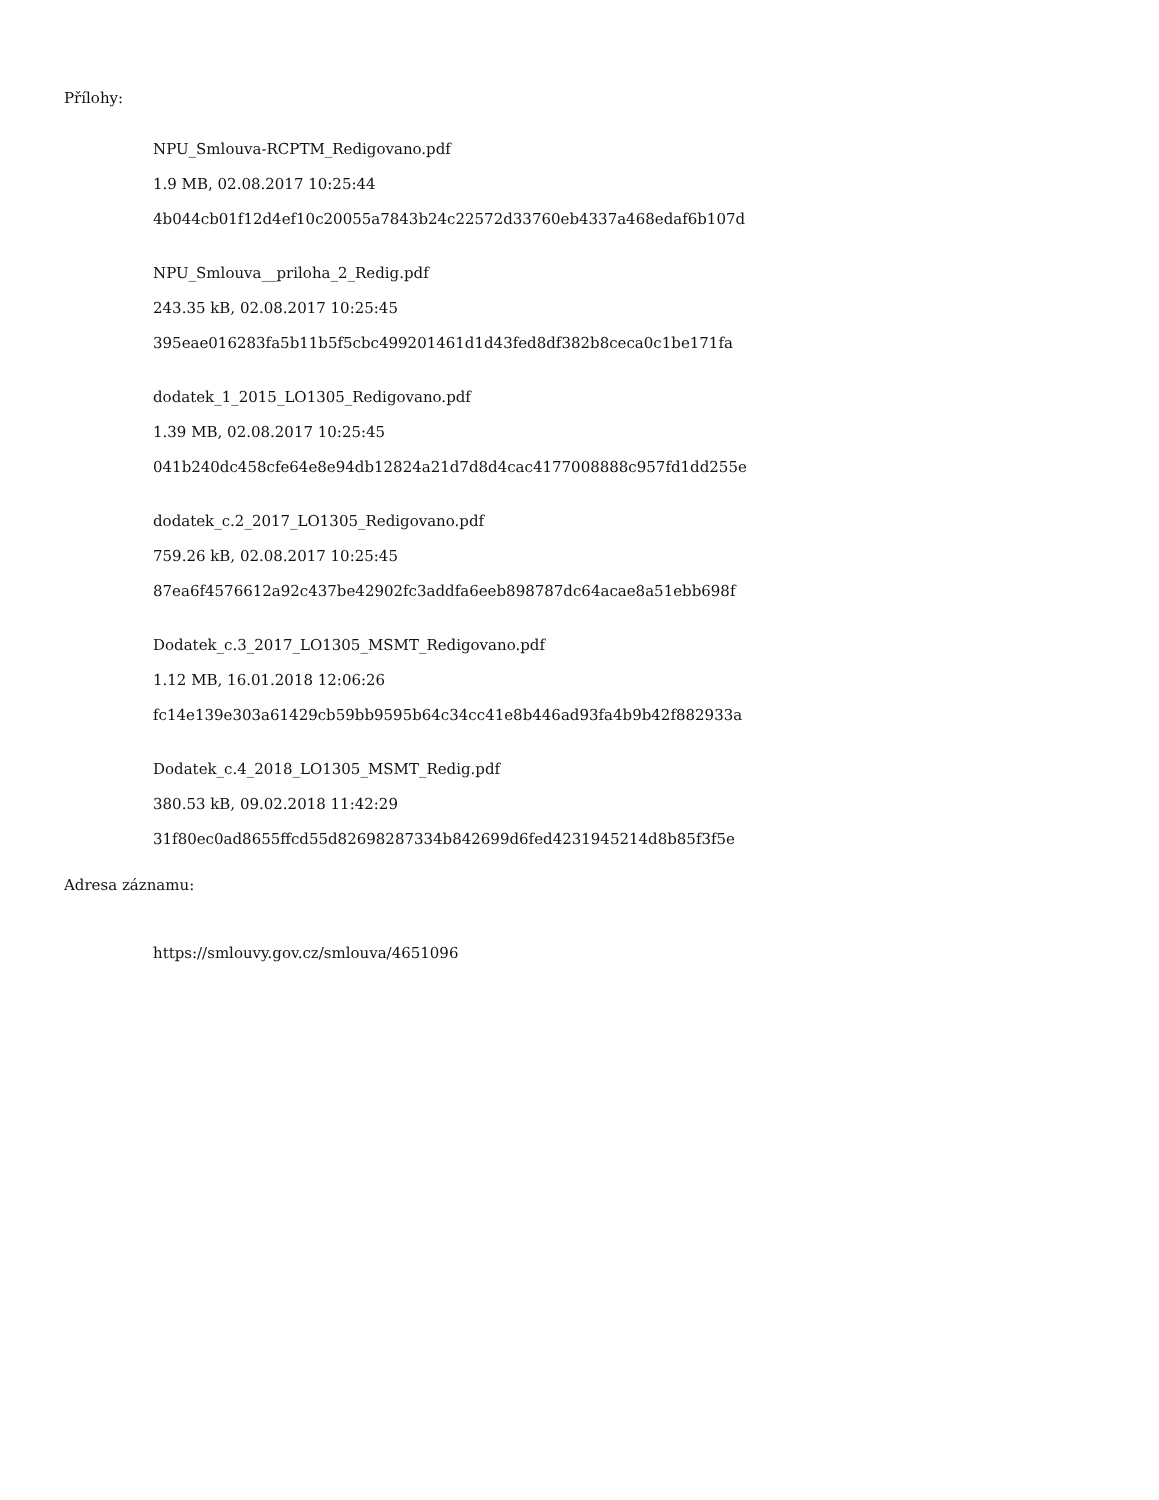Přílohy:
NPU_Smlouva-RCPTM_Redigovano.pdf
1.9 MB, 02.08.2017 10:25:44
4b044cb01f12d4ef10c20055a7843b24c22572d33760eb4337a468edaf6b107d
NPU_Smlouva__priloha_2_Redig.pdf
243.35 kB, 02.08.2017 10:25:45
395eae016283fa5b11b5f5cbc499201461d1d43fed8df382b8ceca0c1be171fa
dodatek_1_2015_LO1305_Redigovano.pdf
1.39 MB, 02.08.2017 10:25:45
041b240dc458cfe64e8e94db12824a21d7d8d4cac4177008888c957fd1dd255e
dodatek_c.2_2017_LO1305_Redigovano.pdf
759.26 kB, 02.08.2017 10:25:45
87ea6f4576612a92c437be42902fc3addfa6eeb898787dc64acae8a51ebb698f
Dodatek_c.3_2017_LO1305_MSMT_Redigovano.pdf
1.12 MB, 16.01.2018 12:06:26
fc14e139e303a61429cb59bb9595b64c34cc41e8b446ad93fa4b9b42f882933a
Dodatek_c.4_2018_LO1305_MSMT_Redig.pdf
380.53 kB, 09.02.2018 11:42:29
31f80ec0ad8655ffcd55d82698287334b842699d6fed4231945214d8b85f3f5e
Adresa záznamu:
https://smlouvy.gov.cz/smlouva/4651096